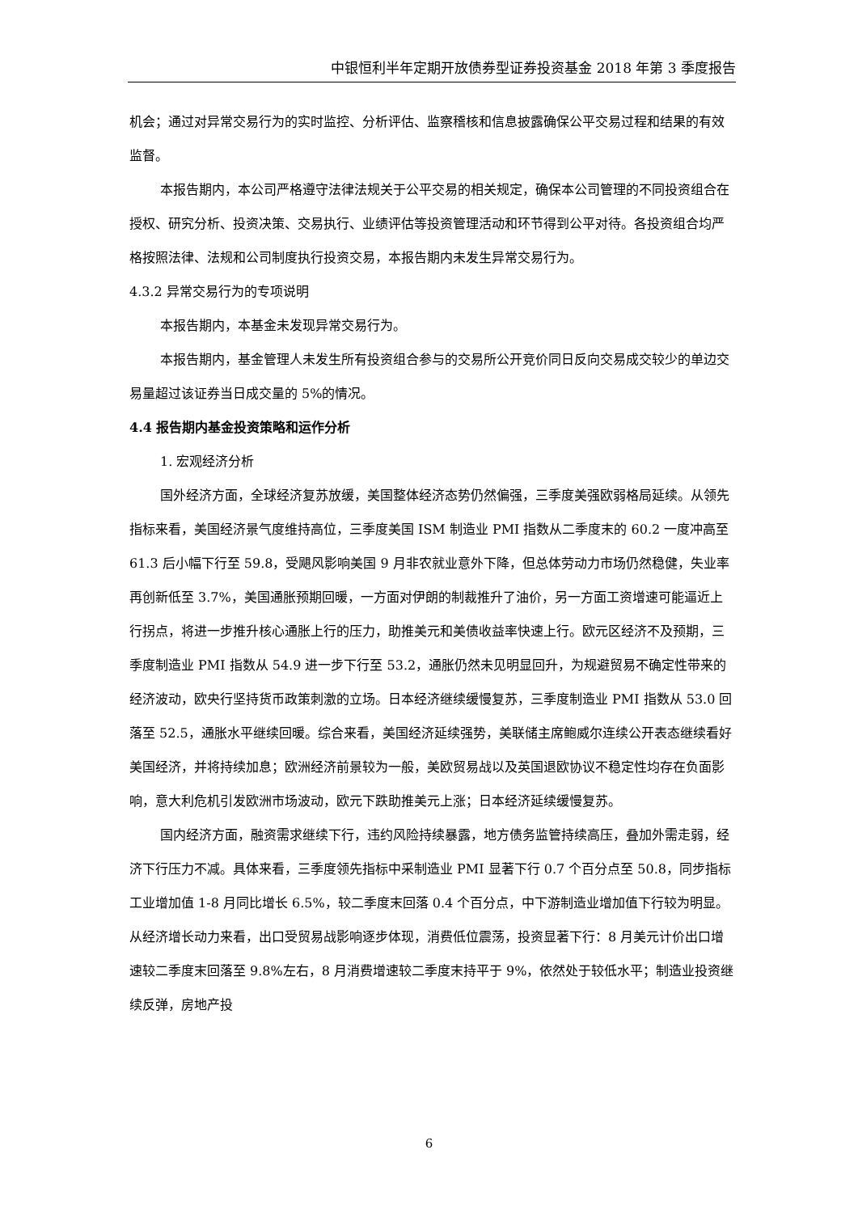中银恒利半年定期开放债券型证券投资基金 2018 年第 3 季度报告
机会；通过对异常交易行为的实时监控、分析评估、监察稽核和信息披露确保公平交易过程和结果的有效监督。
本报告期内，本公司严格遵守法律法规关于公平交易的相关规定，确保本公司管理的不同投资组合在授权、研究分析、投资决策、交易执行、业绩评估等投资管理活动和环节得到公平对待。各投资组合均严格按照法律、法规和公司制度执行投资交易，本报告期内未发生异常交易行为。
4.3.2 异常交易行为的专项说明
本报告期内，本基金未发现异常交易行为。
本报告期内，基金管理人未发生所有投资组合参与的交易所公开竞价同日反向交易成交较少的单边交易量超过该证券当日成交量的 5%的情况。
4.4 报告期内基金投资策略和运作分析
1. 宏观经济分析
国外经济方面，全球经济复苏放缓，美国整体经济态势仍然偏强，三季度美强欧弱格局延续。从领先指标来看，美国经济景气度维持高位，三季度美国 ISM 制造业 PMI 指数从二季度末的 60.2 一度冲高至 61.3 后小幅下行至 59.8，受飓风影响美国 9 月非农就业意外下降，但总体劳动力市场仍然稳健，失业率再创新低至 3.7%，美国通胀预期回暖，一方面对伊朗的制裁推升了油价，另一方面工资增速可能逼近上行拐点，将进一步推升核心通胀上行的压力，助推美元和美债收益率快速上行。欧元区经济不及预期，三季度制造业 PMI 指数从 54.9 进一步下行至 53.2，通胀仍然未见明显回升，为规避贸易不确定性带来的经济波动，欧央行坚持货币政策刺激的立场。日本经济继续缓慢复苏，三季度制造业 PMI 指数从 53.0 回落至 52.5，通胀水平继续回暖。综合来看，美国经济延续强势，美联储主席鲍威尔连续公开表态继续看好美国经济，并将持续加息；欧洲经济前景较为一般，美欧贸易战以及英国退欧协议不稳定性均存在负面影响，意大利危机引发欧洲市场波动，欧元下跌助推美元上涨；日本经济延续缓慢复苏。
国内经济方面，融资需求继续下行，违约风险持续暴露，地方债务监管持续高压，叠加外需走弱，经济下行压力不减。具体来看，三季度领先指标中采制造业 PMI 显著下行 0.7 个百分点至 50.8，同步指标工业增加值 1-8 月同比增长 6.5%，较二季度末回落 0.4 个百分点，中下游制造业增加值下行较为明显。从经济增长动力来看，出口受贸易战影响逐步体现，消费低位震荡，投资显著下行：8 月美元计价出口增速较二季度末回落至 9.8%左右，8 月消费增速较二季度末持平于 9%，依然处于较低水平；制造业投资继续反弹，房地产投
6